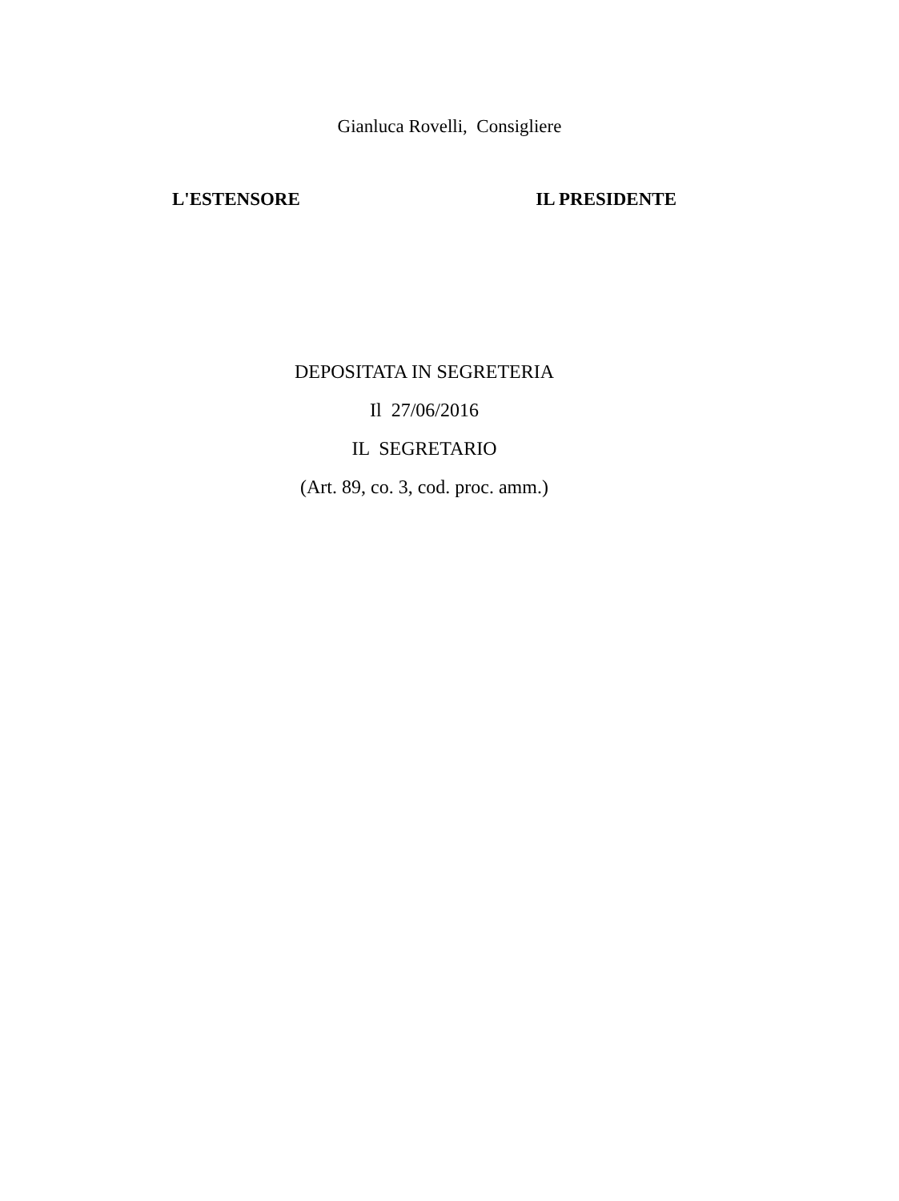Gianluca Rovelli, Consigliere
L'ESTENSORE IL PRESIDENTE
DEPOSITATA IN SEGRETERIA
Il 27/06/2016
IL SEGRETARIO
(Art. 89, co. 3, cod. proc. amm.)